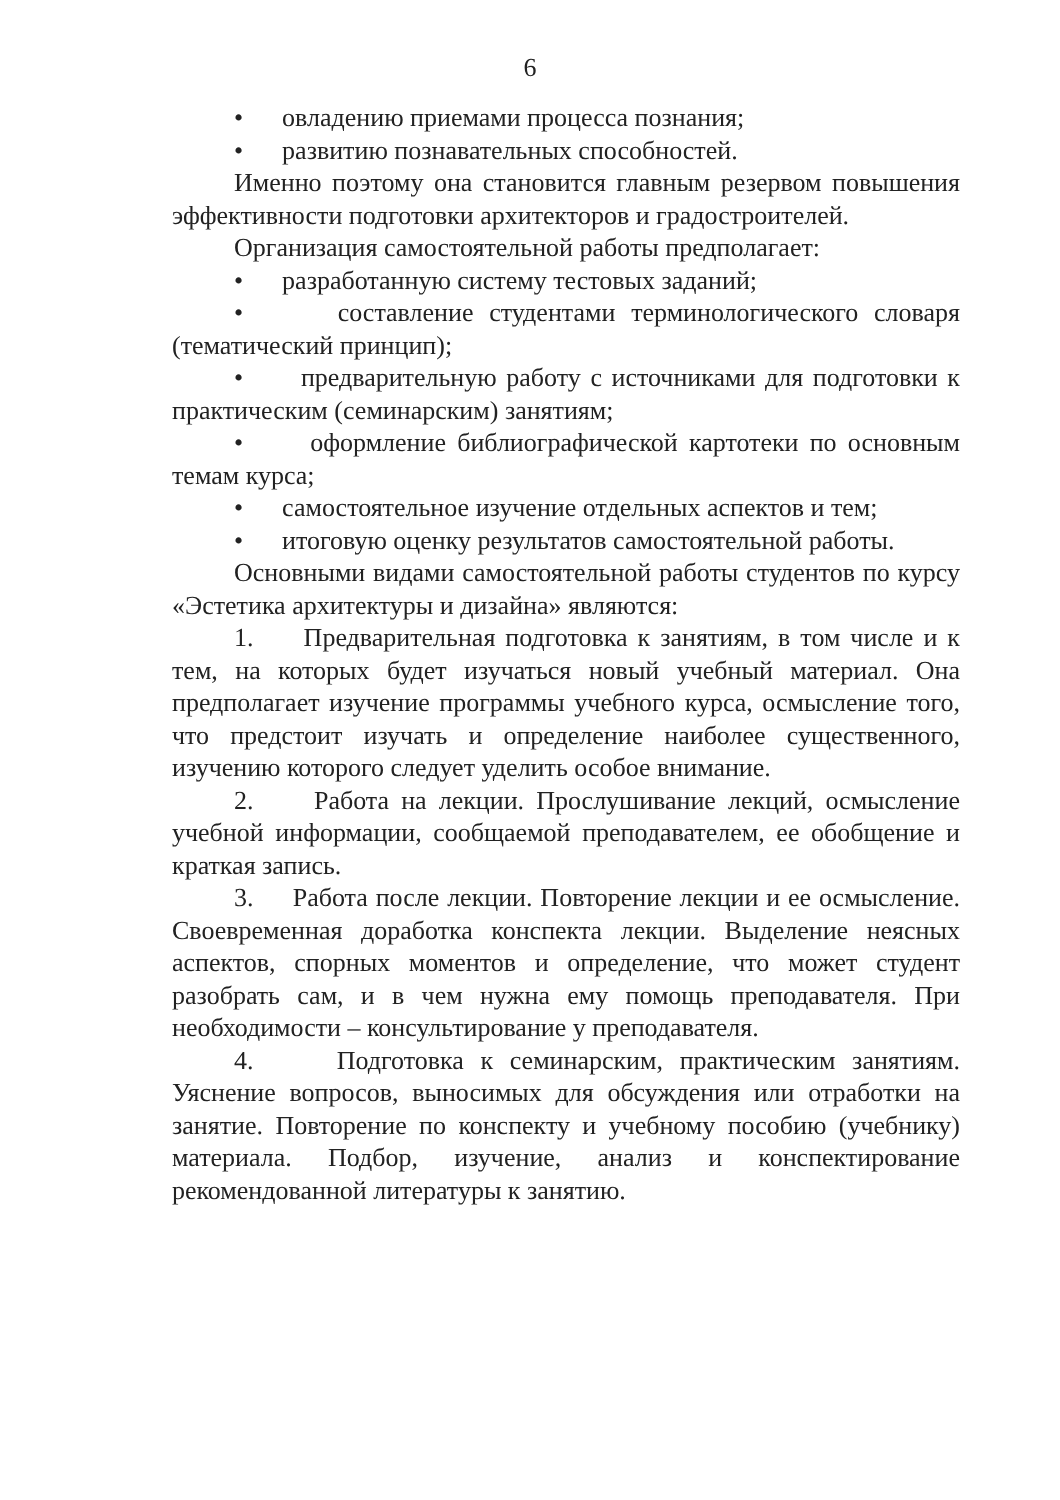6
• овладению приемами процесса познания;
• развитию познавательных способностей.
Именно поэтому она становится главным резервом повышения эффективности подготовки архитекторов и градостроителей.
Организация самостоятельной работы предполагает:
• разработанную систему тестовых заданий;
• составление студентами терминологического словаря (тематический принцип);
• предварительную работу с источниками для подготовки к практическим (семинарским) занятиям;
• оформление библиографической картотеки по основным темам курса;
• самостоятельное изучение отдельных аспектов и тем;
• итоговую оценку результатов самостоятельной работы.
Основными видами самостоятельной работы студентов по курсу «Эстетика архитектуры и дизайна» являются:
1. Предварительная подготовка к занятиям, в том числе и к тем, на которых будет изучаться новый учебный материал. Она предполагает изучение программы учебного курса, осмысление того, что предстоит изучать и определение наиболее существенного, изучению которого следует уделить особое внимание.
2. Работа на лекции. Прослушивание лекций, осмысление учебной информации, сообщаемой преподавателем, ее обобщение и краткая запись.
3. Работа после лекции. Повторение лекции и ее осмысление. Своевременная доработка конспекта лекции. Выделение неясных аспектов, спорных моментов и определение, что может студент разобрать сам, и в чем нужна ему помощь преподавателя. При необходимости – консультирование у преподавателя.
4. Подготовка к семинарским, практическим занятиям. Уяснение вопросов, выносимых для обсуждения или отработки на занятие. Повторение по конспекту и учебному пособию (учебнику) материала. Подбор, изучение, анализ и конспектирование рекомендованной литературы к занятию.